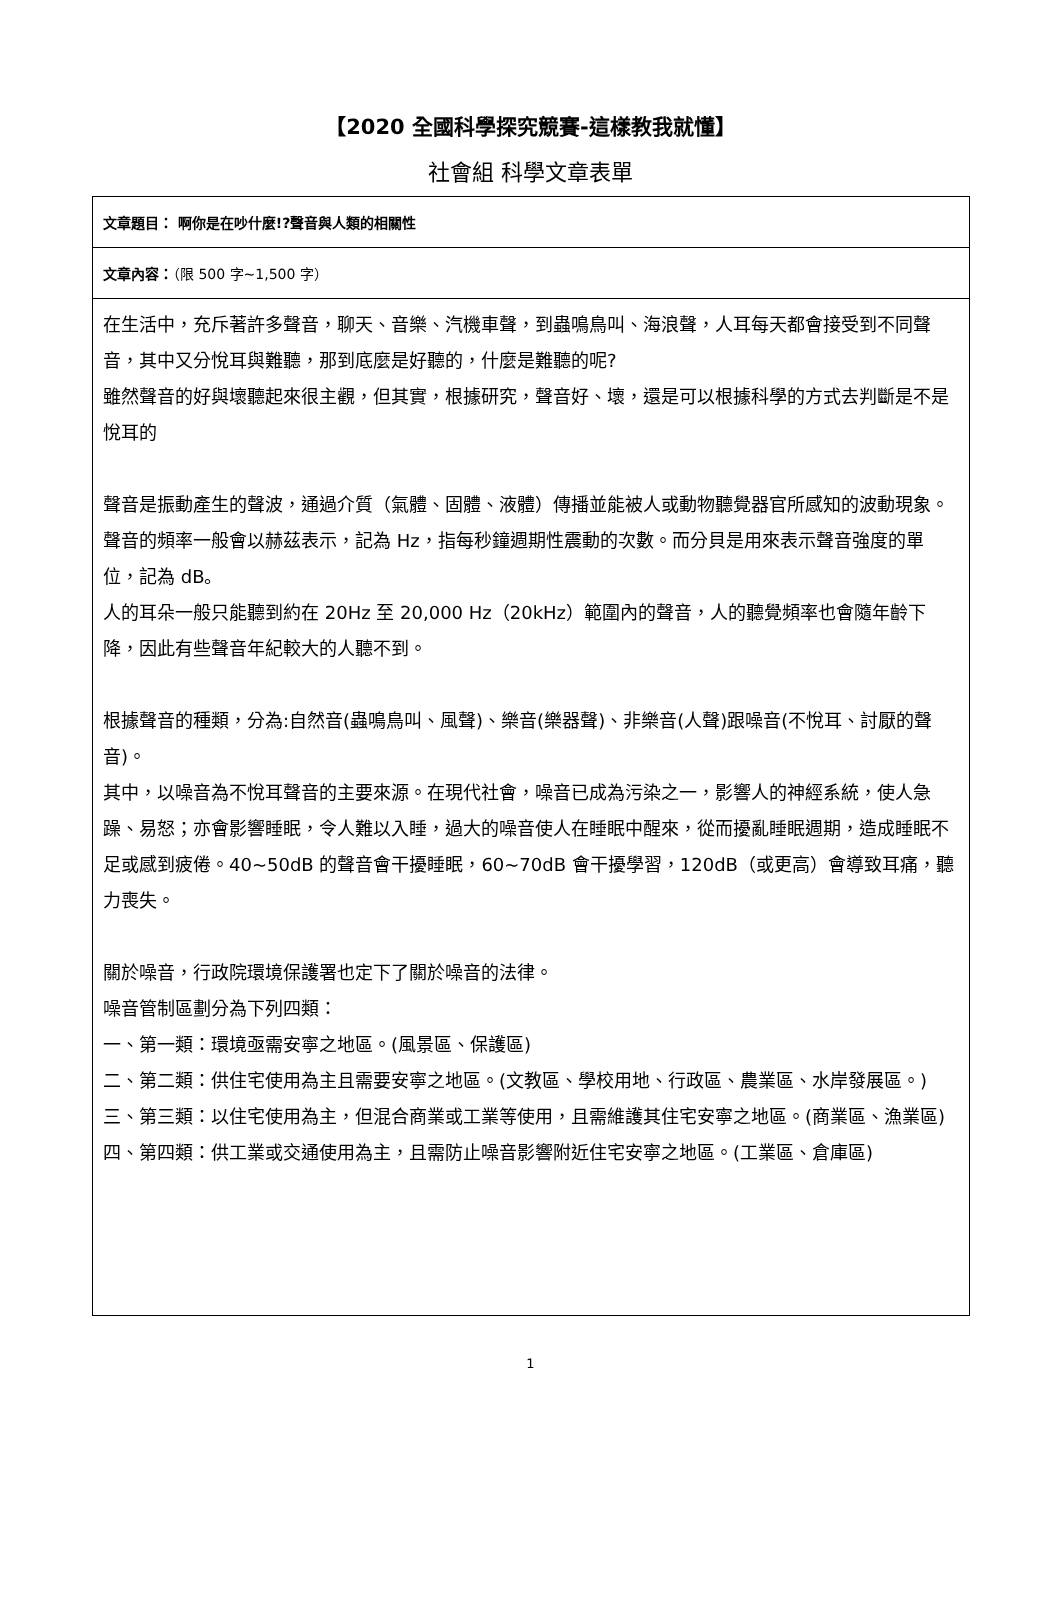【2020 全國科學探究競賽-這樣教我就懂】
社會組 科學文章表單
| 文章題目： 啊你是在吵什麼!?聲音與人類的相關性 |
| 文章內容： （限 500 字~1,500 字） |
| 在生活中，充斥著許多聲音，聊天、音樂、汽機車聲，到蟲鳴鳥叫、海浪聲，人耳每天都會接受到不同聲音，其中又分悅耳與難聽，那到底麼是好聽的，什麼是難聽的呢? 雖然聲音的好與壞聽起來很主觀，但其實，根據研究，聲音好、壞，還是可以根據科學的方式去判斷是不是悅耳的 聲音是振動產生的聲波，通過介質（氣體、固體、液體）傳播並能被人或動物聽覺器官所感知的波動現象。 聲音的頻率一般會以赫茲表示，記為 Hz，指每秒鐘週期性震動的次數。而分貝是用來表示聲音強度的單位，記為 dB。 人的耳朵一般只能聽到約在 20Hz 至 20,000 Hz（20kHz）範圍內的聲音，人的聽覺頻率也會隨年齡下降，因此有些聲音年紀較大的人聽不到。 根據聲音的種類，分為:自然音(蟲鳴鳥叫、風聲)、樂音(樂器聲)、非樂音(人聲)跟噪音(不悅耳、討厭的聲音)。 其中，以噪音為不悅耳聲音的主要來源。在現代社會，噪音已成為污染之一，影響人的神經系統，使人急躁、易怒；亦會影響睡眠，令人難以入睡，過大的噪音使人在睡眠中醒來，從而擾亂睡眠週期，造成睡眠不足或感到疲倦。40~50dB 的聲音會干擾睡眠，60~70dB 會干擾學習，120dB（或更高）會導致耳痛，聽力喪失。 關於噪音，行政院環境保護署也定下了關於噪音的法律。 噪音管制區劃分為下列四類： 一、第一類：環境亟需安寧之地區。(風景區、保護區) 二、第二類：供住宅使用為主且需要安寧之地區。(文教區、學校用地、行政區、農業區、水岸發展區。) 三、第三類：以住宅使用為主，但混合商業或工業等使用，且需維護其住宅安寧之地區。(商業區、漁業區) 四、第四類：供工業或交通使用為主，且需防止噪音影響附近住宅安寧之地區。(工業區、倉庫區) |
1